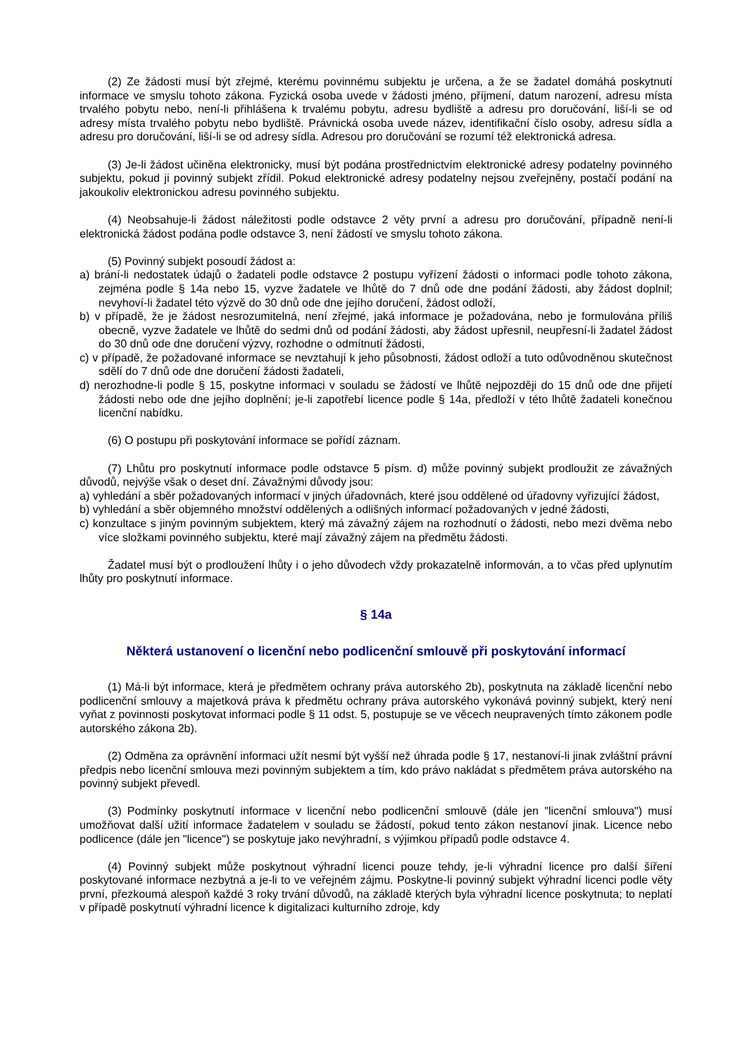(2) Ze žádosti musí být zřejmé, kterému povinnému subjektu je určena, a že se žadatel domáhá poskytnutí informace ve smyslu tohoto zákona. Fyzická osoba uvede v žádosti jméno, příjmení, datum narození, adresu místa trvalého pobytu nebo, není-li přihlášena k trvalému pobytu, adresu bydliště a adresu pro doručování, liší-li se od adresy místa trvalého pobytu nebo bydliště. Právnická osoba uvede název, identifikační číslo osoby, adresu sídla a adresu pro doručování, liší-li se od adresy sídla. Adresou pro doručování se rozumí též elektronická adresa.
(3) Je-li žádost učiněna elektronicky, musí být podána prostřednictvím elektronické adresy podatelny povinného subjektu, pokud ji povinný subjekt zřídil. Pokud elektronické adresy podatelny nejsou zveřejněny, postačí podání na jakoukoliv elektronickou adresu povinného subjektu.
(4) Neobsahuje-li žádost náležitosti podle odstavce 2 věty první a adresu pro doručování, případně není-li elektronická žádost podána podle odstavce 3, není žádostí ve smyslu tohoto zákona.
(5) Povinný subjekt posoudí žádost a:
a) brání-li nedostatek údajů o žadateli podle odstavce 2 postupu vyřízení žádosti o informaci podle tohoto zákona, zejména podle § 14a nebo 15, vyzve žadatele ve lhůtě do 7 dnů ode dne podání žádosti, aby žádost doplnil; nevyhoví-li žadatel této výzvě do 30 dnů ode dne jejího doručení, žádost odloží,
b) v případě, že je žádost nesrozumitelná, není zřejmé, jaká informace je požadována, nebo je formulována příliš obecně, vyzve žadatele ve lhůtě do sedmi dnů od podání žádosti, aby žádost upřesnil, neupřesní-li žadatel žádost do 30 dnů ode dne doručení výzvy, rozhodne o odmítnutí žádosti,
c) v případě, že požadované informace se nevztahují k jeho působnosti, žádost odloží a tuto odůvodněnou skutečnost sdělí do 7 dnů ode dne doručení žádosti žadateli,
d) nerozhodne-li podle § 15, poskytne informaci v souladu se žádostí ve lhůtě nejpozději do 15 dnů ode dne přijetí žádosti nebo ode dne jejího doplnění; je-li zapotřebí licence podle § 14a, předloží v této lhůtě žadateli konečnou licenční nabídku.
(6) O postupu při poskytování informace se pořídí záznam.
(7) Lhůtu pro poskytnutí informace podle odstavce 5 písm. d) může povinný subjekt prodloužit ze závažných důvodů, nejvýše však o deset dní. Závažnými důvody jsou:
a) vyhledání a sběr požadovaných informací v jiných úřadovnách, které jsou oddělené od úřadovny vyřizující žádost,
b) vyhledání a sběr objemného množství oddělených a odlišných informací požadovaných v jedné žádosti,
c) konzultace s jiným povinným subjektem, který má závažný zájem na rozhodnutí o žádosti, nebo mezi dvěma nebo více složkami povinného subjektu, které mají závažný zájem na předmětu žádosti.
Žadatel musí být o prodloužení lhůty i o jeho důvodech vždy prokazatelně informován, a to včas před uplynutím lhůty pro poskytnutí informace.
§ 14a
Některá ustanovení o licenční nebo podlicenční smlouvě při poskytování informací
(1) Má-li být informace, která je předmětem ochrany práva autorského 2b), poskytnuta na základě licenční nebo podlicenční smlouvy a majetková práva k předmětu ochrany práva autorského vykonává povinný subjekt, který není vyňat z povinnosti poskytovat informaci podle § 11 odst. 5, postupuje se ve věcech neupravených tímto zákonem podle autorského zákona 2b).
(2) Odměna za oprávnění informaci užít nesmí být vyšší než úhrada podle § 17, nestanoví-li jinak zvláštní právní předpis nebo licenční smlouva mezi povinným subjektem a tím, kdo právo nakládat s předmětem práva autorského na povinný subjekt převedl.
(3) Podmínky poskytnutí informace v licenční nebo podlicenční smlouvě (dále jen "licenční smlouva") musí umožňovat další užití informace žadatelem v souladu se žádostí, pokud tento zákon nestanoví jinak. Licence nebo podlicence (dále jen "licence") se poskytuje jako nevýhradní, s výjimkou případů podle odstavce 4.
(4) Povinný subjekt může poskytnout výhradní licenci pouze tehdy, je-li výhradní licence pro další šíření poskytované informace nezbytná a je-li to ve veřejném zájmu. Poskytne-li povinný subjekt výhradní licenci podle věty první, přezkoumá alespoň každé 3 roky trvání důvodů, na základě kterých byla výhradní licence poskytnuta; to neplatí v případě poskytnutí výhradní licence k digitalizaci kulturního zdroje, kdy